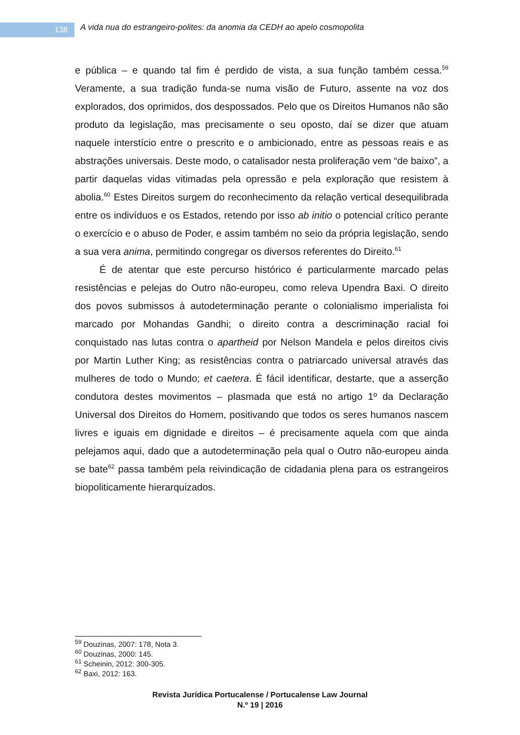138
A vida nua do estrangeiro-polites: da anomia da CEDH ao apelo cosmopolita
e pública – e quando tal fim é perdido de vista, a sua função também cessa.<sup>59</sup> Veramente, a sua tradição funda-se numa visão de Futuro, assente na voz dos explorados, dos oprimidos, dos despossados. Pelo que os Direitos Humanos não são produto da legislação, mas precisamente o seu oposto, daí se dizer que atuam naquele interstício entre o prescrito e o ambicionado, entre as pessoas reais e as abstrações universais. Deste modo, o catalisador nesta proliferação vem “de baixo”, a partir daquelas vidas vitimadas pela opressão e pela exploração que resistem à abolia.<sup>60</sup> Estes Direitos surgem do reconhecimento da relação vertical desequilibrada entre os indivíduos e os Estados, retendo por isso ab initio o potencial crítico perante o exercício e o abuso de Poder, e assim também no seio da própria legislação, sendo a sua vera anima, permitindo congregar os diversos referentes do Direito.<sup>61</sup>
É de atentar que este percurso histórico é particularmente marcado pelas resistências e pelejas do Outro não-europeu, como releva Upendra Baxi. O direito dos povos submissos à autodeterminação perante o colonialismo imperialista foi marcado por Mohandas Gandhi; o direito contra a descriminação racial foi conquistado nas lutas contra o apartheid por Nelson Mandela e pelos direitos civis por Martin Luther King; as resistências contra o patriarcado universal através das mulheres de todo o Mundo; et caetera. É fácil identificar, destarte, que a asserção condutora destes movimentos – plasmada que está no artigo 1º da Declaração Universal dos Direitos do Homem, positivando que todos os seres humanos nascem livres e iguais em dignidade e direitos – é precisamente aquela com que ainda pelejamos aqui, dado que a autodeterminação pela qual o Outro não-europeu ainda se bate<sup>62</sup> passa também pela reivindicação de cidadania plena para os estrangeiros biopoliticamente hierarquizados.
<sup>59</sup> Douzinas, 2007: 178, Nota 3.
<sup>60</sup> Douzinas, 2000: 145.
<sup>61</sup> Scheinin, 2012: 300-305.
<sup>62</sup> Baxi, 2012: 163.
Revista Jurídica Portucalense / Portucalense Law Journal
N.º 19 | 2016